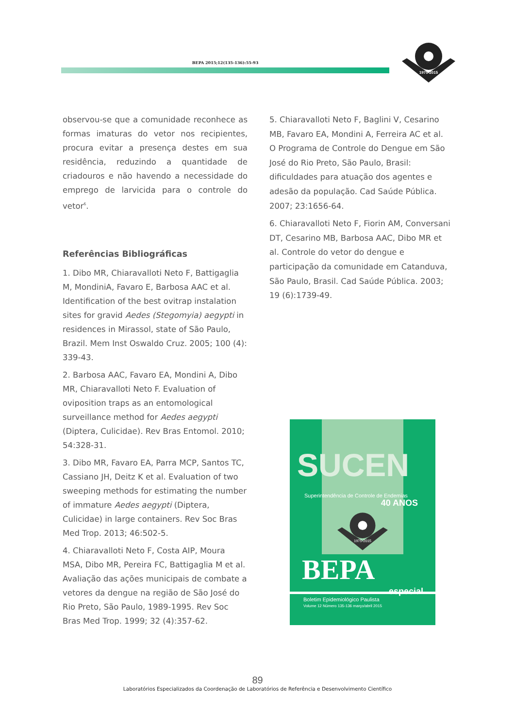BEPA 2015;12(135-136):55-93
1975-2015
observou-se que a comunidade reconhece as formas imaturas do vetor nos recipientes, procura evitar a presença destes em sua residência, reduzindo a quantidade de criadouros e não havendo a necessidade do emprego de larvicida para o controle do vetor<sup>6</sup>.
Referências Bibliográficas
1. Dibo MR, Chiaravalloti Neto F, Battigaglia M, MondiniA, Favaro E, Barbosa AAC et al. Identification of the best ovitrap instalation sites for gravid Aedes (Stegomyia) aegypti in residences in Mirassol, state of São Paulo, Brazil. Mem Inst Oswaldo Cruz. 2005; 100 (4): 339-43.
2. Barbosa AAC, Favaro EA, Mondini A, Dibo MR, Chiaravalloti Neto F. Evaluation of oviposition traps as an entomological surveillance method for Aedes aegypti (Diptera, Culicidae). Rev Bras Entomol. 2010; 54:328-31.
3. Dibo MR, Favaro EA, Parra MCP, Santos TC, Cassiano JH, Deitz K et al. Evaluation of two sweeping methods for estimating the number of immature Aedes aegypti (Diptera, Culicidae) in large containers. Rev Soc Bras Med Trop. 2013; 46:502-5.
4. Chiaravalloti Neto F, Costa AIP, Moura MSA, Dibo MR, Pereira FC, Battigaglia M et al. Avaliação das ações municipais de combate a vetores da dengue na região de São José do Rio Preto, São Paulo, 1989-1995. Rev Soc Bras Med Trop. 1999; 32 (4):357-62.
5. Chiaravalloti Neto F, Baglini V, Cesarino MB, Favaro EA, Mondini A, Ferreira AC et al. O Programa de Controle do Dengue em São José do Rio Preto, São Paulo, Brasil: dificuldades para atuação dos agentes e adesão da população. Cad Saúde Pública. 2007; 23:1656-64.
6. Chiaravalloti Neto F, Fiorin AM, Conversani DT, Cesarino MB, Barbosa AAC, Dibo MR et al. Controle do vetor do dengue e participação da comunidade em Catanduva, São Paulo, Brasil. Cad Saúde Pública. 2003; 19 (6):1739-49.
SUCEN
Superintendência de Controle de Endemias
40 ANOS
1975-2015
BEPA especial
Boletim Epidemiológico Paulista
Volume 12 Número 135-136 março/abril 2015
89
Laboratórios Especializados da Coordenação de Laboratórios de Referência e Desenvolvimento Científico